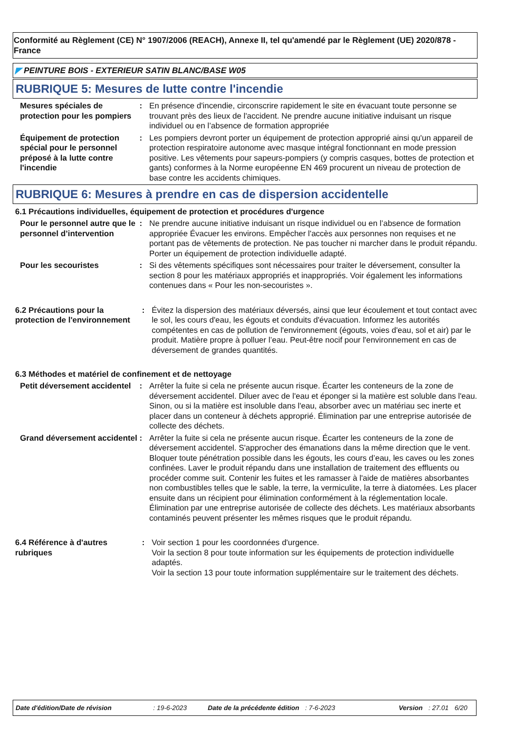Conformité au Règlement (CE) N° 1907/2006 (REACH), Annexe II, tel qu'amendé par le Règlement (UE) 2020/878 - France
◤ PEINTURE BOIS - EXTERIEUR SATIN BLANC/BASE W05
RUBRIQUE 5: Mesures de lutte contre l'incendie
Mesures spéciales de protection pour les pompiers
: En présence d'incendie, circonscrire rapidement le site en évacuant toute personne se trouvant près des lieux de l'accident. Ne prendre aucune initiative induisant un risque individuel ou en l’absence de formation appropriée
Équipement de protection spécial pour le personnel préposé à la lutte contre l'incendie
: Les pompiers devront porter un équipement de protection approprié ainsi qu'un appareil de protection respiratoire autonome avec masque intégral fonctionnant en mode pression positive. Les vêtements pour sapeurs-pompiers (y compris casques, bottes de protection et gants) conformes à la Norme européenne EN 469 procurent un niveau de protection de base contre les accidents chimiques.
RUBRIQUE 6: Mesures à prendre en cas de dispersion accidentelle
6.1 Précautions individuelles, équipement de protection et procédures d'urgence
Pour le personnel autre que le personnel d’intervention
: Ne prendre aucune initiative induisant un risque individuel ou en l’absence de formation appropriée Évacuer les environs. Empêcher l'accès aux personnes non requises et ne portant pas de vêtements de protection. Ne pas toucher ni marcher dans le produit répandu. Porter un équipement de protection individuelle adapté.
Pour les secouristes : Si des vêtements spécifiques sont nécessaires pour traiter le déversement, consulter la section 8 pour les matériaux appropriés et inappropriés. Voir également les informations contenues dans « Pour les non-secouristes ».
6.2 Précautions pour la protection de l'environnement
: Évitez la dispersion des matériaux déversés, ainsi que leur écoulement et tout contact avec le sol, les cours d'eau, les égouts et conduits d'évacuation. Informez les autorités compétentes en cas de pollution de l'environnement (égouts, voies d'eau, sol et air) par le produit. Matière propre à polluer l’eau. Peut-être nocif pour l'environnement en cas de déversement de grandes quantités.
6.3 Méthodes et matériel de confinement et de nettoyage
Petit déversement accidentel
: Arrêter la fuite si cela ne présente aucun risque. Écarter les conteneurs de la zone de déversement accidentel. Diluer avec de l'eau et éponger si la matière est soluble dans l'eau. Sinon, ou si la matière est insoluble dans l'eau, absorber avec un matériau sec inerte et placer dans un conteneur à déchets approprié. Élimination par une entreprise autorisée de collecte des déchets.
Grand déversement accidentel
: Arrêter la fuite si cela ne présente aucun risque. Écarter les conteneurs de la zone de déversement accidentel. S'approcher des émanations dans la même direction que le vent. Bloquer toute pénétration possible dans les égouts, les cours d’eau, les caves ou les zones confinées. Laver le produit répandu dans une installation de traitement des effluents ou procéder comme suit. Contenir les fuites et les ramasser à l'aide de matières absorbantes non combustibles telles que le sable, la terre, la vermiculite, la terre à diatomées. Les placer ensuite dans un récipient pour élimination conformément à la réglementation locale. Élimination par une entreprise autorisée de collecte des déchets. Les matériaux absorbants contaminés peuvent présenter les mêmes risques que le produit répandu.
6.4 Référence à d'autres rubriques
: Voir section 1 pour les coordonnées d'urgence.
Voir la section 8 pour toute information sur les équipements de protection individuelle adaptés.
Voir la section 13 pour toute information supplémentaire sur le traitement des déchets.
Date d'édition/Date de révision: 19-6-2023 Date de la précédente édition: 7-6-2023 Version: 27.01 6/20